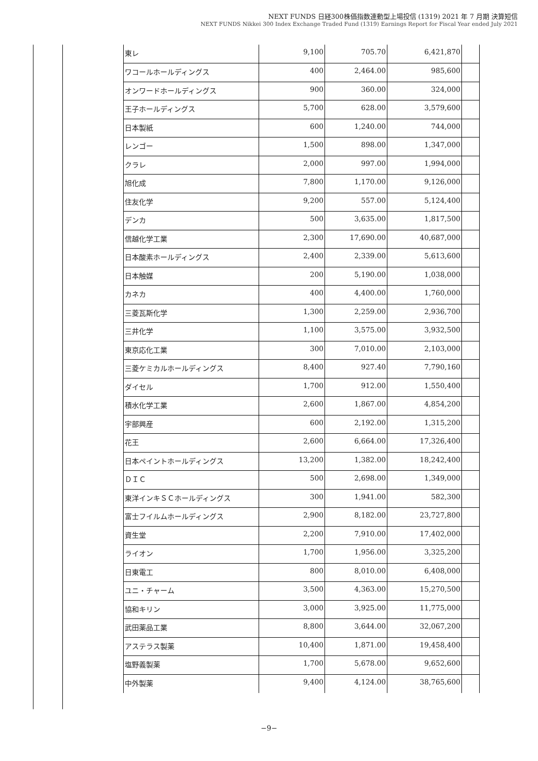NEXT FUNDS 日経300株価指数連動型上場投信 (1319) 2021 年 7 月期 決算短信
NEXT FUNDS Nikkei 300 Index Exchange Traded Fund (1319) Earnings Report for Fiscal Year ended July 2021
| 東レ | 9,100 | 705.70 | 6,421,870 | |
| ワコールホールディングス | 400 | 2,464.00 | 985,600 | |
| オンワードホールディングス | 900 | 360.00 | 324,000 | |
| 王子ホールディングス | 5,700 | 628.00 | 3,579,600 | |
| 日本製紙 | 600 | 1,240.00 | 744,000 | |
| レンゴー | 1,500 | 898.00 | 1,347,000 | |
| クラレ | 2,000 | 997.00 | 1,994,000 | |
| 旭化成 | 7,800 | 1,170.00 | 9,126,000 | |
| 住友化学 | 9,200 | 557.00 | 5,124,400 | |
| デンカ | 500 | 3,635.00 | 1,817,500 | |
| 信越化学工業 | 2,300 | 17,690.00 | 40,687,000 | |
| 日本酸素ホールディングス | 2,400 | 2,339.00 | 5,613,600 | |
| 日本触媒 | 200 | 5,190.00 | 1,038,000 | |
| カネカ | 400 | 4,400.00 | 1,760,000 | |
| 三菱瓦斯化学 | 1,300 | 2,259.00 | 2,936,700 | |
| 三井化学 | 1,100 | 3,575.00 | 3,932,500 | |
| 東京応化工業 | 300 | 7,010.00 | 2,103,000 | |
| 三菱ケミカルホールディングス | 8,400 | 927.40 | 7,790,160 | |
| ダイセル | 1,700 | 912.00 | 1,550,400 | |
| 積水化学工業 | 2,600 | 1,867.00 | 4,854,200 | |
| 宇部興産 | 600 | 2,192.00 | 1,315,200 | |
| 花王 | 2,600 | 6,664.00 | 17,326,400 | |
| 日本ペイントホールディングス | 13,200 | 1,382.00 | 18,242,400 | |
| ＤＩＣ | 500 | 2,698.00 | 1,349,000 | |
| 東洋インキＳＣホールディングス | 300 | 1,941.00 | 582,300 | |
| 富士フイルムホールディングス | 2,900 | 8,182.00 | 23,727,800 | |
| 資生堂 | 2,200 | 7,910.00 | 17,402,000 | |
| ライオン | 1,700 | 1,956.00 | 3,325,200 | |
| 日東電工 | 800 | 8,010.00 | 6,408,000 | |
| ユニ・チャーム | 3,500 | 4,363.00 | 15,270,500 | |
| 協和キリン | 3,000 | 3,925.00 | 11,775,000 | |
| 武田薬品工業 | 8,800 | 3,644.00 | 32,067,200 | |
| アステラス製薬 | 10,400 | 1,871.00 | 19,458,400 | |
| 塩野義製薬 | 1,700 | 5,678.00 | 9,652,600 | |
| 中外製薬 | 9,400 | 4,124.00 | 38,765,600 | |
−9−